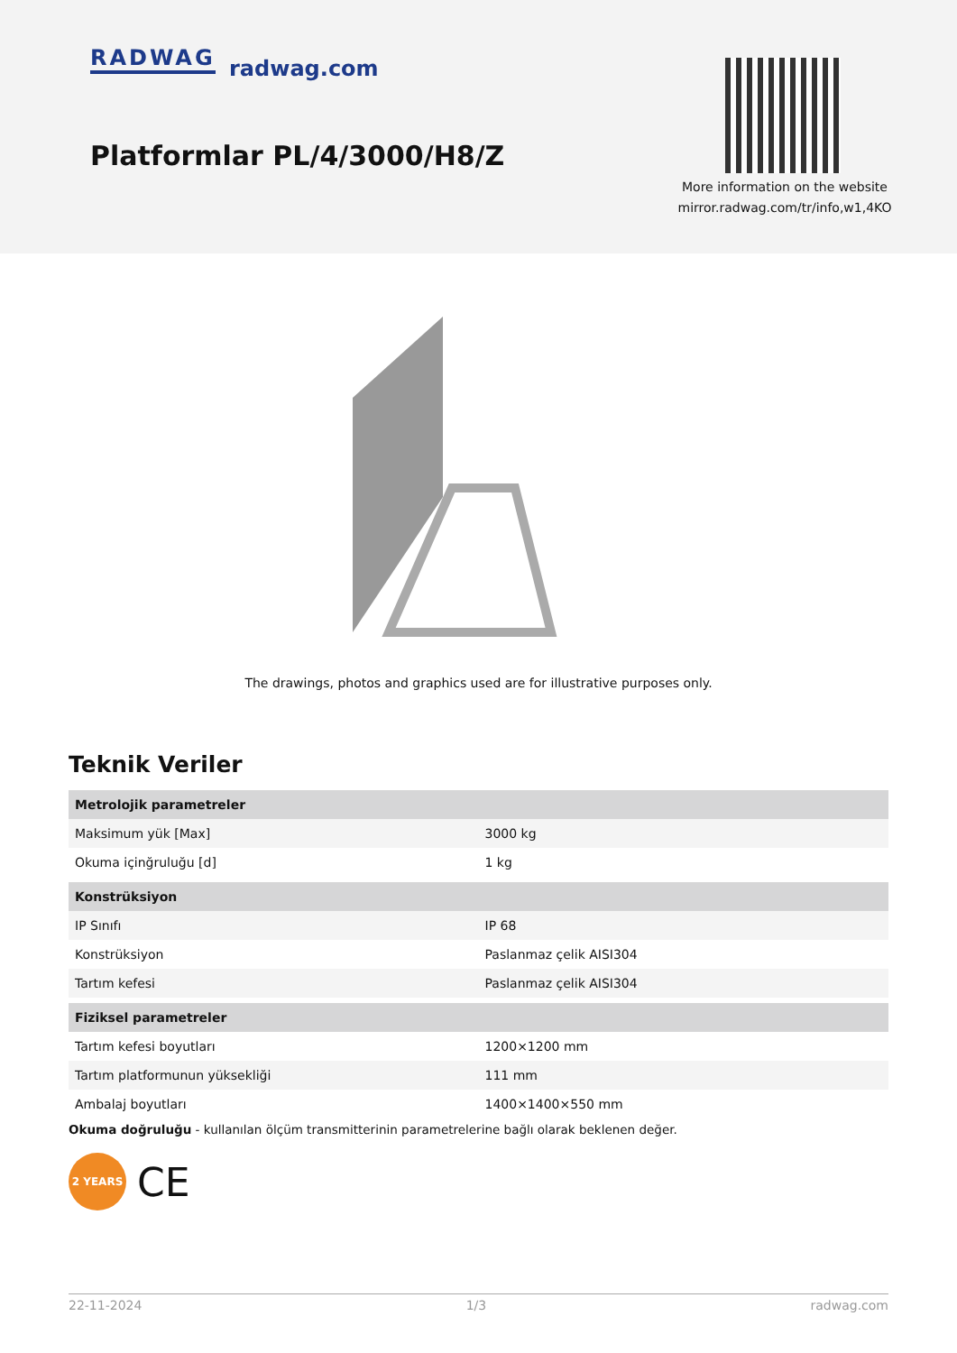RADWAG radwag.com
Platformlar PL/4/3000/H8/Z
More information on the website
mirror.radwag.com/tr/info,w1,4KO
The drawings, photos and graphics used are for illustrative purposes only.
Teknik Veriler
| Metrolojik parametreler | |
| Maksimum yük [Max] | 3000 kg |
| Okuma içinğruluğu [d] | 1 kg |
| Konstrüksiyon | |
| IP Sınıfı | IP 68 |
| Konstrüksiyon | Paslanmaz çelik AISI304 |
| Tartım kefesi | Paslanmaz çelik AISI304 |
| Fiziksel parametreler | |
| Tartım kefesi boyutları | 1200×1200 mm |
| Tartım platformunun yüksekliği | 111 mm |
| Ambalaj boyutları | 1400×1400×550 mm |
Okuma doğruluğu - kullanılan ölçüm transmitterinin parametrelerine bağlı olarak beklenen değer.
2 YEARS
CE
22-11-2024 1/3 radwag.com